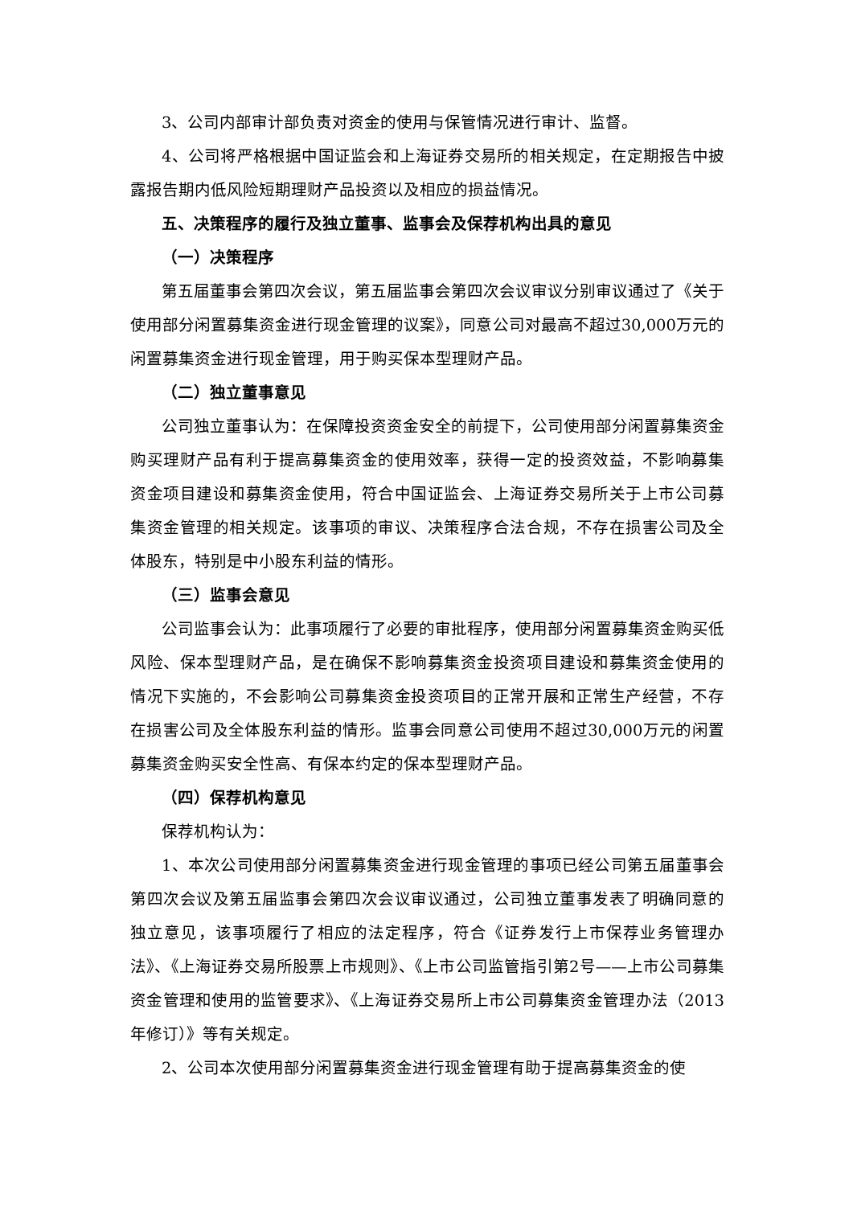3、公司内部审计部负责对资金的使用与保管情况进行审计、监督。
4、公司将严格根据中国证监会和上海证券交易所的相关规定，在定期报告中披露报告期内低风险短期理财产品投资以及相应的损益情况。
五、决策程序的履行及独立董事、监事会及保荐机构出具的意见
（一）决策程序
第五届董事会第四次会议，第五届监事会第四次会议审议分别审议通过了《关于使用部分闲置募集资金进行现金管理的议案》，同意公司对最高不超过30,000万元的闲置募集资金进行现金管理，用于购买保本型理财产品。
（二）独立董事意见
公司独立董事认为：在保障投资资金安全的前提下，公司使用部分闲置募集资金购买理财产品有利于提高募集资金的使用效率，获得一定的投资效益，不影响募集资金项目建设和募集资金使用，符合中国证监会、上海证券交易所关于上市公司募集资金管理的相关规定。该事项的审议、决策程序合法合规，不存在损害公司及全体股东，特别是中小股东利益的情形。
（三）监事会意见
公司监事会认为：此事项履行了必要的审批程序，使用部分闲置募集资金购买低风险、保本型理财产品，是在确保不影响募集资金投资项目建设和募集资金使用的情况下实施的，不会影响公司募集资金投资项目的正常开展和正常生产经营，不存在损害公司及全体股东利益的情形。监事会同意公司使用不超过30,000万元的闲置募集资金购买安全性高、有保本约定的保本型理财产品。
（四）保荐机构意见
保荐机构认为：
1、本次公司使用部分闲置募集资金进行现金管理的事项已经公司第五届董事会第四次会议及第五届监事会第四次会议审议通过，公司独立董事发表了明确同意的独立意见，该事项履行了相应的法定程序，符合《证券发行上市保荐业务管理办法》、《上海证券交易所股票上市规则》、《上市公司监管指引第2号——上市公司募集资金管理和使用的监管要求》、《上海证券交易所上市公司募集资金管理办法（2013年修订）》等有关规定。
2、公司本次使用部分闲置募集资金进行现金管理有助于提高募集资金的使